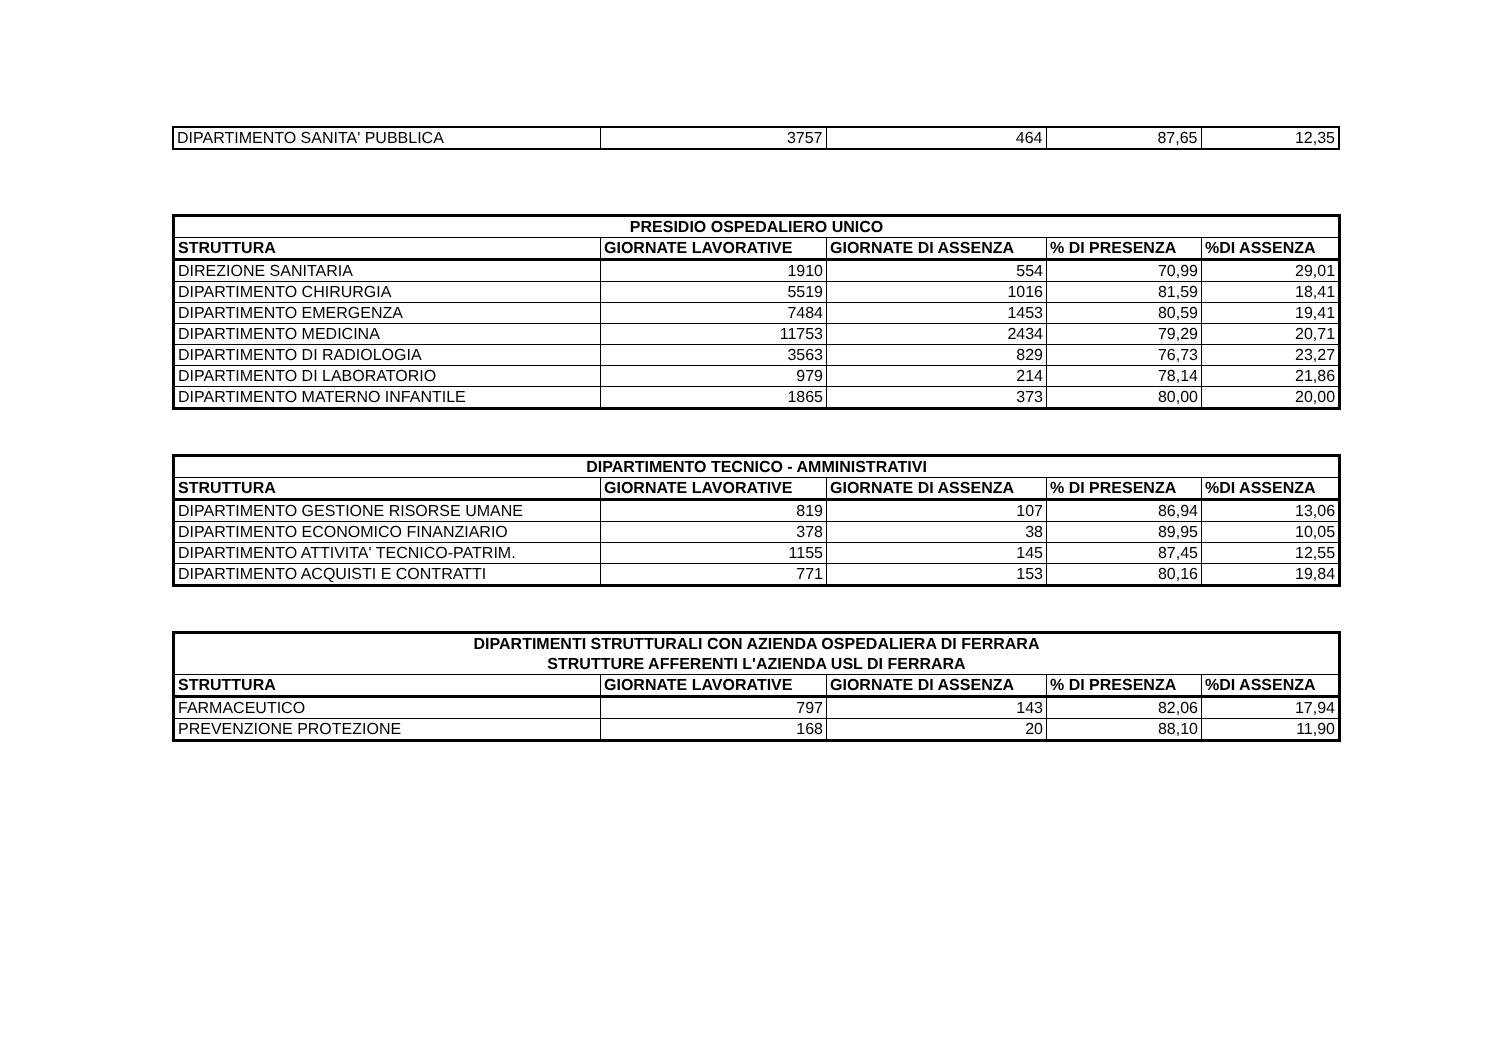| DIPARTIMENTO SANITA' PUBBLICA | 3757 | 464 | 87,65 | 12,35 |
| PRESIDIO OSPEDALIERO UNICO | | | | |
| --- | --- | --- | --- | --- |
| STRUTTURA | GIORNATE LAVORATIVE | GIORNATE DI ASSENZA | % DI PRESENZA | %DI ASSENZA |
| DIREZIONE SANITARIA | 1910 | 554 | 70,99 | 29,01 |
| DIPARTIMENTO CHIRURGIA | 5519 | 1016 | 81,59 | 18,41 |
| DIPARTIMENTO EMERGENZA | 7484 | 1453 | 80,59 | 19,41 |
| DIPARTIMENTO MEDICINA | 11753 | 2434 | 79,29 | 20,71 |
| DIPARTIMENTO DI RADIOLOGIA | 3563 | 829 | 76,73 | 23,27 |
| DIPARTIMENTO DI LABORATORIO | 979 | 214 | 78,14 | 21,86 |
| DIPARTIMENTO MATERNO INFANTILE | 1865 | 373 | 80,00 | 20,00 |
| DIPARTIMENTO TECNICO - AMMINISTRATIVI | | | | |
| --- | --- | --- | --- | --- |
| STRUTTURA | GIORNATE LAVORATIVE | GIORNATE DI ASSENZA | % DI PRESENZA | %DI ASSENZA |
| DIPARTIMENTO GESTIONE RISORSE UMANE | 819 | 107 | 86,94 | 13,06 |
| DIPARTIMENTO ECONOMICO FINANZIARIO | 378 | 38 | 89,95 | 10,05 |
| DIPARTIMENTO ATTIVITA' TECNICO-PATRIM. | 1155 | 145 | 87,45 | 12,55 |
| DIPARTIMENTO ACQUISTI E CONTRATTI | 771 | 153 | 80,16 | 19,84 |
| DIPARTIMENTI STRUTTURALI CON AZIENDA OSPEDALIERA DI FERRARA STRUTTURE AFFERENTI L'AZIENDA USL DI FERRARA | | | | |
| --- | --- | --- | --- | --- |
| STRUTTURA | GIORNATE LAVORATIVE | GIORNATE DI ASSENZA | % DI PRESENZA | %DI ASSENZA |
| FARMACEUTICO | 797 | 143 | 82,06 | 17,94 |
| PREVENZIONE PROTEZIONE | 168 | 20 | 88,10 | 11,90 |